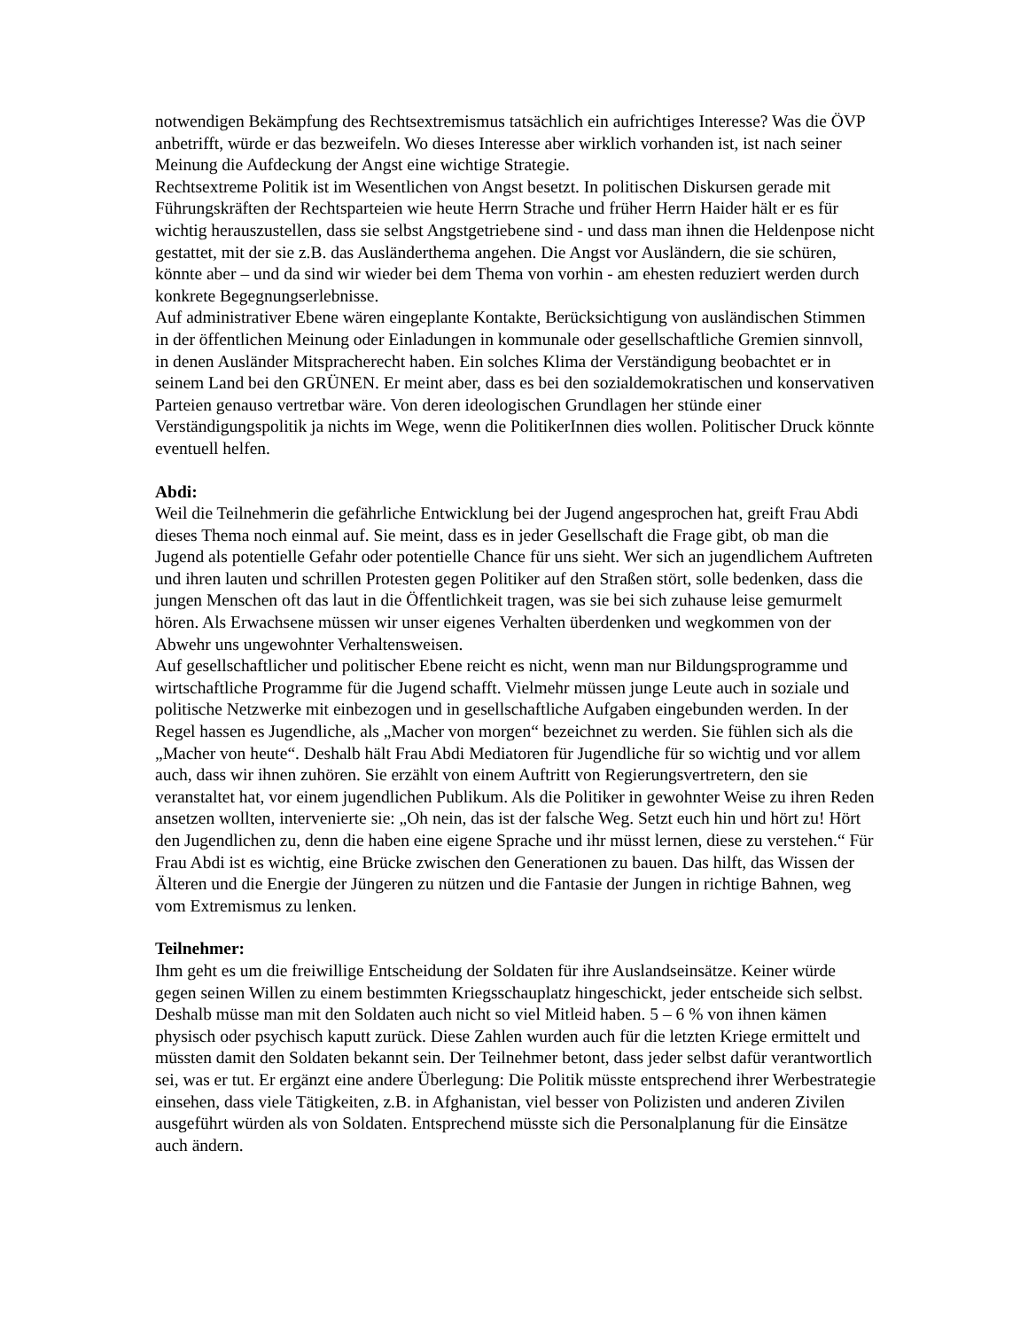notwendigen Bekämpfung des Rechtsextremismus tatsächlich ein aufrichtiges Interesse? Was die ÖVP anbetrifft, würde er das bezweifeln. Wo dieses Interesse aber wirklich vorhanden ist, ist nach seiner Meinung die Aufdeckung der Angst eine wichtige Strategie.
Rechtsextreme Politik ist im Wesentlichen von Angst besetzt. In politischen Diskursen gerade mit Führungskräften der Rechtsparteien wie heute Herrn Strache und früher Herrn Haider hält er es für wichtig herauszustellen, dass sie selbst Angstgetriebene sind - und dass man ihnen die Heldenpose nicht gestattet, mit der sie z.B. das Ausländerthema angehen. Die Angst vor Ausländern, die sie schüren, könnte aber – und da sind wir wieder bei dem Thema von vorhin - am ehesten reduziert werden durch konkrete Begegnungserlebnisse.
Auf administrativer Ebene wären eingeplante Kontakte, Berücksichtigung von ausländischen Stimmen in der öffentlichen Meinung oder Einladungen in kommunale oder gesellschaftliche Gremien sinnvoll, in denen Ausländer Mitspracherecht haben. Ein solches Klima der Verständigung beobachtet er in seinem Land bei den GRÜNEN. Er meint aber, dass es bei den sozialdemokratischen und konservativen Parteien genauso vertretbar wäre. Von deren ideologischen Grundlagen her stünde einer Verständigungspolitik ja nichts im Wege, wenn die PolitikerInnen dies wollen. Politischer Druck könnte eventuell helfen.
Abdi:
Weil die Teilnehmerin die gefährliche Entwicklung bei der Jugend angesprochen hat, greift Frau Abdi dieses Thema noch einmal auf. Sie meint, dass es in jeder Gesellschaft die Frage gibt, ob man die Jugend als potentielle Gefahr oder potentielle Chance für uns sieht. Wer sich an jugendlichem Auftreten und ihren lauten und schrillen Protesten gegen Politiker auf den Straßen stört, solle bedenken, dass die jungen Menschen oft das laut in die Öffentlichkeit tragen, was sie bei sich zuhause leise gemurmelt hören. Als Erwachsene müssen wir unser eigenes Verhalten überdenken und wegkommen von der Abwehr uns ungewohnter Verhaltensweisen.
Auf gesellschaftlicher und politischer Ebene reicht es nicht, wenn man nur Bildungsprogramme und wirtschaftliche Programme für die Jugend schafft. Vielmehr müssen junge Leute auch in soziale und politische Netzwerke mit einbezogen und in gesellschaftliche Aufgaben eingebunden werden. In der Regel hassen es Jugendliche, als „Macher von morgen“ bezeichnet zu werden. Sie fühlen sich als die „Macher von heute“. Deshalb hält Frau Abdi Mediatoren für Jugendliche für so wichtig und vor allem auch, dass wir ihnen zuhören. Sie erzählt von einem Auftritt von Regierungsvertretern, den sie veranstaltet hat, vor einem jugendlichen Publikum. Als die Politiker in gewohnter Weise zu ihren Reden ansetzen wollten, intervenierte sie: „Oh nein, das ist der falsche Weg. Setzt euch hin und hört zu! Hört den Jugendlichen zu, denn die haben eine eigene Sprache und ihr müsst lernen, diese zu verstehen.“ Für Frau Abdi ist es wichtig, eine Brücke zwischen den Generationen zu bauen. Das hilft, das Wissen der Älteren und die Energie der Jüngeren zu nützen und die Fantasie der Jungen in richtige Bahnen, weg vom Extremismus zu lenken.
Teilnehmer:
Ihm geht es um die freiwillige Entscheidung der Soldaten für ihre Auslandseinsätze. Keiner würde gegen seinen Willen zu einem bestimmten Kriegsschauplatz hingeschickt, jeder entscheide sich selbst. Deshalb müsse man mit den Soldaten auch nicht so viel Mitleid haben. 5 – 6 % von ihnen kämen physisch oder psychisch kaputt zurück. Diese Zahlen wurden auch für die letzten Kriege ermittelt und müssten damit den Soldaten bekannt sein. Der Teilnehmer betont, dass jeder selbst dafür verantwortlich sei, was er tut. Er ergänzt eine andere Überlegung: Die Politik müsste entsprechend ihrer Werbestrategie einsehen, dass viele Tätigkeiten, z.B. in Afghanistan, viel besser von Polizisten und anderen Zivilen ausgeführt würden als von Soldaten. Entsprechend müsste sich die Personalplanung für die Einsätze auch ändern.